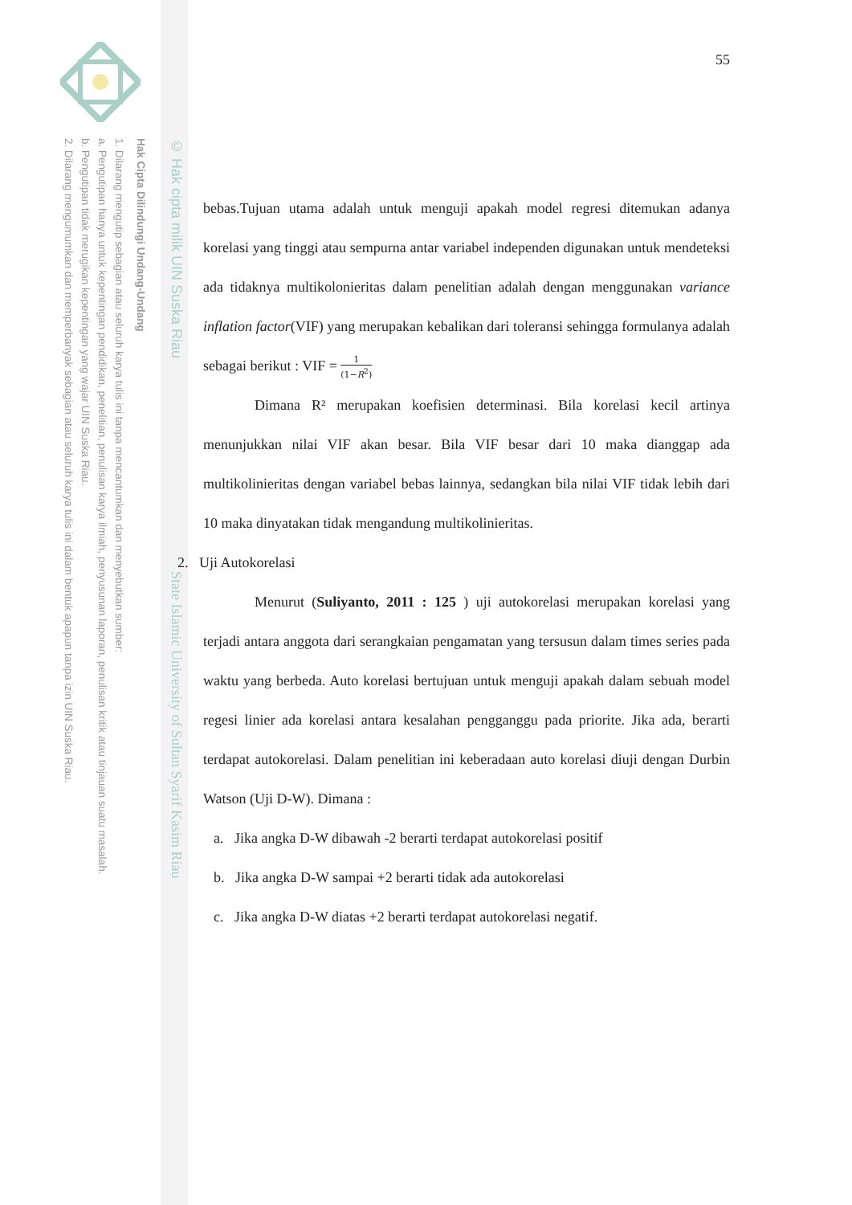© Hak cipta milik UIN Suska Riau State Islamic University of Sultan Syarif Kasim Riau
Hak Cipta Dilindungi Undang-Undang
1. Dilarang mengutip sebagian atau seluruh karya tulis ini tanpa mencantumkan dan menyebutkan sumber:
a. Pengutipan hanya untuk kepentingan pendidikan, penelitian, penulisan karya ilmiah, penyusunan laporan, penulisan kritik atau tinjauan suatu masalah.
b. Pengutipan tidak merugikan kepentingan yang wajar UIN Suska Riau.
2. Dilarang mengumumkan dan memperbanyak sebagian atau seluruh karya tulis ini dalam bentuk apapun tanpa izin UIN Suska Riau.
55
bebas.Tujuan utama adalah untuk menguji apakah model regresi ditemukan adanya korelasi yang tinggi atau sempurna antar variabel independen digunakan untuk mendeteksi ada tidaknya multikolonieritas dalam penelitian adalah dengan menggunakan variance inflation factor(VIF) yang merupakan kebalikan dari toleransi sehingga formulanya adalah sebagai berikut : VIF = 1 (1−R<sup>2</sup>)
Dimana R² merupakan koefisien determinasi. Bila korelasi kecil artinya menunjukkan nilai VIF akan besar. Bila VIF besar dari 10 maka dianggap ada multikolinieritas dengan variabel bebas lainnya, sedangkan bila nilai VIF tidak lebih dari 10 maka dinyatakan tidak mengandung multikolinieritas.
2. Uji Autokorelasi
Menurut (Suliyanto, 2011 : 125 ) uji autokorelasi merupakan korelasi yang terjadi antara anggota dari serangkaian pengamatan yang tersusun dalam times series pada waktu yang berbeda. Auto korelasi bertujuan untuk menguji apakah dalam sebuah model regesi linier ada korelasi antara kesalahan pengganggu pada priorite. Jika ada, berarti terdapat autokorelasi. Dalam penelitian ini keberadaan auto korelasi diuji dengan Durbin Watson (Uji D-W). Dimana :
a. Jika angka D-W dibawah -2 berarti terdapat autokorelasi positif
b. Jika angka D-W sampai +2 berarti tidak ada autokorelasi
c. Jika angka D-W diatas +2 berarti terdapat autokorelasi negatif.